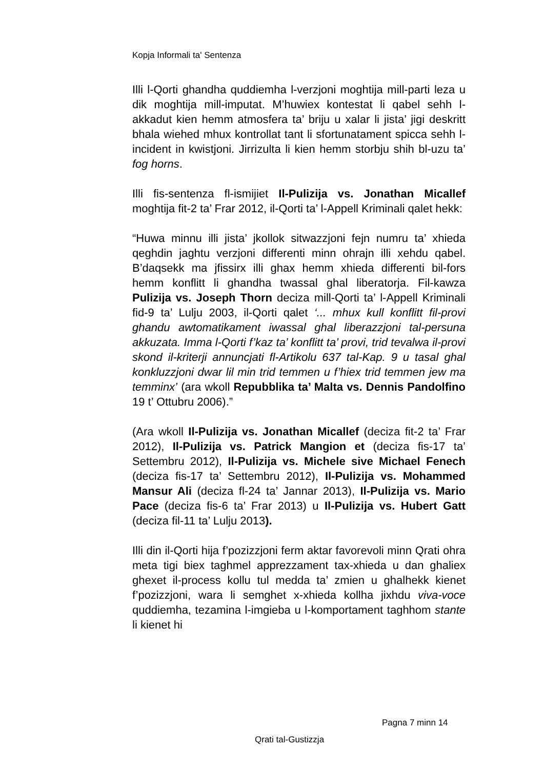Kopja Informali ta' Sentenza
Illi l-Qorti ghandha quddiemha l-verzjoni moghtija mill-parti leza u dik moghtija mill-imputat. M’huwiex kontestat li qabel sehh l-akkadut kien hemm atmosfera ta’ briju u xalar li jista’ jigi deskritt bhala wiehed mhux kontrollat tant li sfortunatament spicca sehh l-incident in kwistjoni. Jirrizulta li kien hemm storbju shih bl-uzu ta’ fog horns.
Illi fis-sentenza fl-ismijiet Il-Pulizija vs. Jonathan Micallef moghtija fit-2 ta’ Frar 2012, il-Qorti ta’ l-Appell Kriminali qalet hekk:
“Huwa minnu illi jista’ jkollok sitwazzjoni fejn numru ta’ xhieda qeghdin jaghtu verzjoni differenti minn ohrajn illi xehdu qabel. B’daqsekk ma jfissirx illi ghax hemm xhieda differenti bil-fors hemm konflitt li ghandha twassal ghal liberatorja. Fil-kawza Pulizija vs. Joseph Thorn deciza mill-Qorti ta’ l-Appell Kriminali fid-9 ta’ Lulju 2003, il-Qorti qalet ‘... mhux kull konflitt fil-provi ghandu awtomatikament iwassal ghal liberazzjoni tal-persuna akkuzata. Imma l-Qorti f’kaz ta’ konflitt ta’ provi, trid tevalwa il-provi skond il-kriterji annuncjati fl-Artikolu 637 tal-Kap. 9 u tasal ghal konkluzzjoni dwar lil min trid temmen u f’hiex trid temmen jew ma temminx’ (ara wkoll Repubblika ta’ Malta vs. Dennis Pandolfino 19 t’ Ottubru 2006).”
(Ara wkoll Il-Pulizija vs. Jonathan Micallef (deciza fit-2 ta’ Frar 2012), Il-Pulizija vs. Patrick Mangion et (deciza fis-17 ta’ Settembru 2012), Il-Pulizija vs. Michele sive Michael Fenech (deciza fis-17 ta’ Settembru 2012), Il-Pulizija vs. Mohammed Mansur Ali (deciza fl-24 ta’ Jannar 2013), Il-Pulizija vs. Mario Pace (deciza fis-6 ta’ Frar 2013) u Il-Pulizija vs. Hubert Gatt (deciza fil-11 ta’ Lulju 2013).
Illi din il-Qorti hija f’pozizzjoni ferm aktar favorevoli minn Qrati ohra meta tigi biex taghmel apprezzament tax-xhieda u dan ghaliex ghexet il-process kollu tul medda ta’ zmien u ghalhekk kienet f’pozizzjoni, wara li semghet x-xhieda kollha jixhdu viva-voce quddiemha, tezamina l-imgieba u l-komportament taghhom stante li kienet hi
Pagna 7 minn 14
Qrati tal-Gustizzja